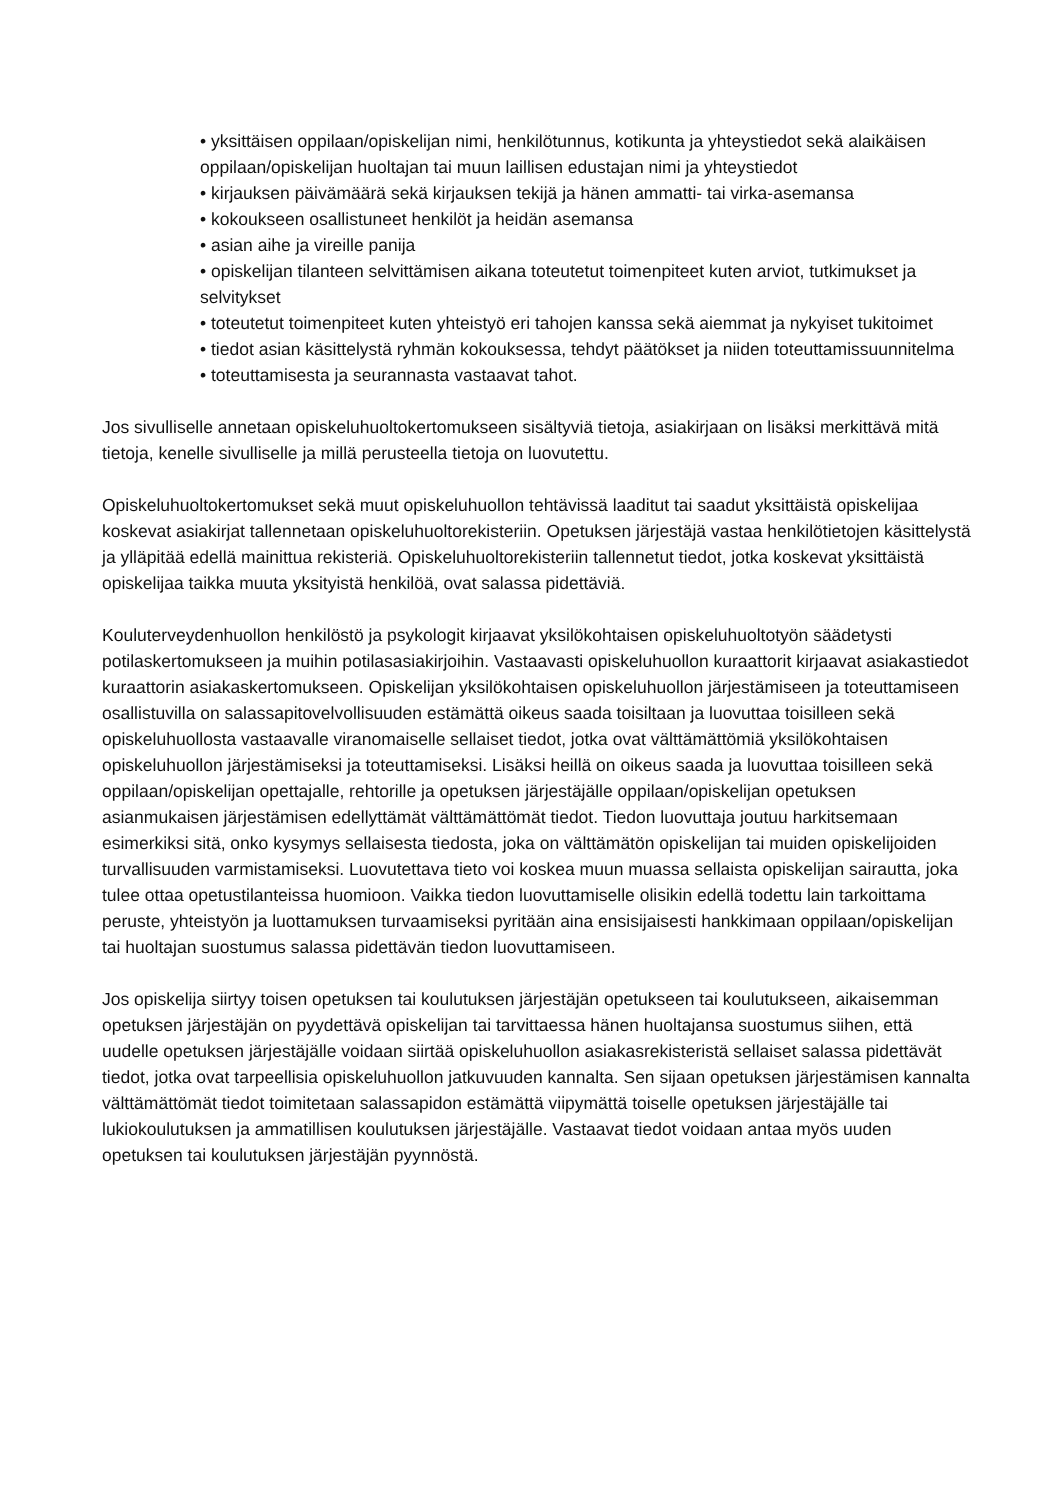• yksittäisen oppilaan/opiskelijan nimi, henkilötunnus, kotikunta ja yhteystiedot sekä alaikäisen oppilaan/opiskelijan huoltajan tai muun laillisen edustajan nimi ja yhteystiedot
• kirjauksen päivämäärä sekä kirjauksen tekijä ja hänen ammatti- tai virka-asemansa
• kokoukseen osallistuneet henkilöt ja heidän asemansa
• asian aihe ja vireille panija
• opiskelijan tilanteen selvittämisen aikana toteutetut toimenpiteet kuten arviot, tutkimukset ja selvitykset
• toteutetut toimenpiteet kuten yhteistyö eri tahojen kanssa sekä aiemmat ja nykyiset tukitoimet
• tiedot asian käsittelystä ryhmän kokouksessa, tehdyt päätökset ja niiden toteuttamissuunnitelma
• toteuttamisesta ja seurannasta vastaavat tahot.
Jos sivulliselle annetaan opiskeluhuoltokertomukseen sisältyviä tietoja, asiakirjaan on lisäksi merkittävä mitä tietoja, kenelle sivulliselle ja millä perusteella tietoja on luovutettu.
Opiskeluhuoltokertomukset sekä muut opiskeluhuollon tehtävissä laaditut tai saadut yksittäistä opiskelijaa koskevat asiakirjat tallennetaan opiskeluhuoltorekisteriin. Opetuksen järjestäjä vastaa henkilötietojen käsittelystä ja ylläpitää edellä mainittua rekisteriä. Opiskeluhuoltorekisteriin tallennetut tiedot, jotka koskevat yksittäistä opiskelijaa taikka muuta yksityistä henkilöä, ovat salassa pidettäviä.
Kouluterveydenhuollon henkilöstö ja psykologit kirjaavat yksilökohtaisen opiskeluhuoltotyön säädetysti potilaskertomukseen ja muihin potilasasiakirjoihin. Vastaavasti opiskeluhuollon kuraattorit kirjaavat asiakastiedot kuraattorin asiakaskertomukseen. Opiskelijan yksilökohtaisen opiskeluhuollon järjestämiseen ja toteuttamiseen osallistuvilla on salassapitovelvollisuuden estämättä oikeus saada toisiltaan ja luovuttaa toisilleen sekä opiskeluhuollosta vastaavalle viranomaiselle sellaiset tiedot, jotka ovat välttämättömiä yksilökohtaisen opiskeluhuollon järjestämiseksi ja toteuttamiseksi. Lisäksi heillä on oikeus saada ja luovuttaa toisilleen sekä oppilaan/opiskelijan opettajalle, rehtorille ja opetuksen järjestäjälle oppilaan/opiskelijan opetuksen asianmukaisen järjestämisen edellyttämät välttämättömät tiedot. Tiedon luovuttaja joutuu harkitsemaan esimerkiksi sitä, onko kysymys sellaisesta tiedosta, joka on välttämätön opiskelijan tai muiden opiskelijoiden turvallisuuden varmistamiseksi. Luovutettava tieto voi koskea muun muassa sellaista opiskelijan sairautta, joka tulee ottaa opetustilanteissa huomioon. Vaikka tiedon luovuttamiselle olisikin edellä todettu lain tarkoittama peruste, yhteistyön ja luottamuksen turvaamiseksi pyritään aina ensisijaisesti hankkimaan oppilaan/opiskelijan tai huoltajan suostumus salassa pidettävän tiedon luovuttamiseen.
Jos opiskelija siirtyy toisen opetuksen tai koulutuksen järjestäjän opetukseen tai koulutukseen, aikaisemman opetuksen järjestäjän on pyydettävä opiskelijan tai tarvittaessa hänen huoltajansa suostumus siihen, että uudelle opetuksen järjestäjälle voidaan siirtää opiskeluhuollon asiakasrekisteristä sellaiset salassa pidettävät tiedot, jotka ovat tarpeellisia opiskeluhuollon jatkuvuuden kannalta. Sen sijaan opetuksen järjestämisen kannalta välttämättömät tiedot toimitetaan salassapidon estämättä viipymättä toiselle opetuksen järjestäjälle tai lukiokoulutuksen ja ammatillisen koulutuksen järjestäjälle. Vastaavat tiedot voidaan antaa myös uuden opetuksen tai koulutuksen järjestäjän pyynnöstä.